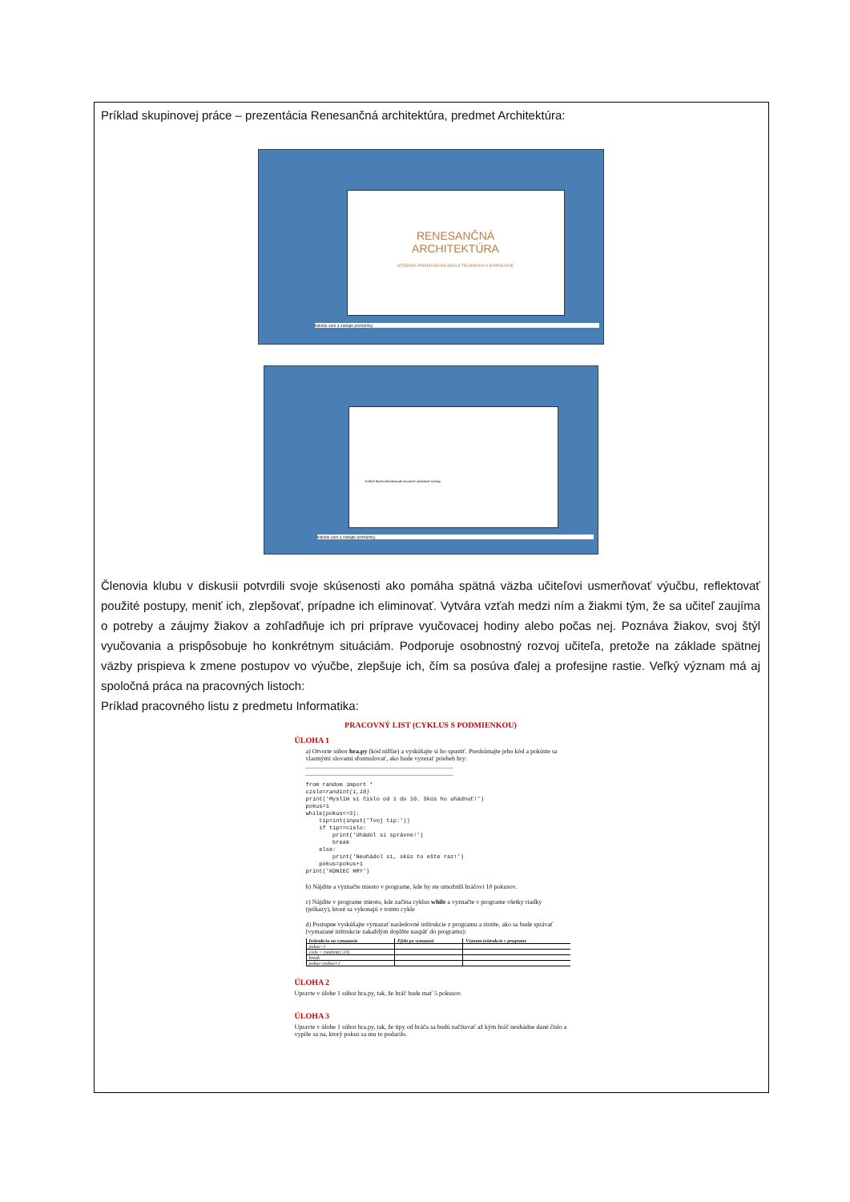Príklad skupinovej práce – prezentácia Renesančná architektúra, predmet Architektúra:
RENESANČNÁ
ARCHITEKTÚRA
STREDNÁ PRIEMYSELNÁ ŠKOLA TECHNICKÁ V BARDEJOVE
Kliknite sem a zadajte poznámky.
Kaštieľ Bytča obkolesovali otvorené arkádové schody.
Kliknite sem a zadajte poznámky.
Členovia klubu v diskusii potvrdili svoje skúsenosti ako pomáha spätná väzba učiteľovi usmerňovať výučbu, reflektovať použité postupy, meniť ich, zlepšovať, prípadne ich eliminovať. Vytvára vzťah medzi ním a žiakmi tým, že sa učiteľ zaujíma o potreby a záujmy žiakov a zohľadňuje ich pri príprave vyučovacej hodiny alebo počas nej. Poznáva žiakov, svoj štýl vyučovania a prispôsobuje ho konkrétnym situáciám. Podporuje osobnostný rozvoj učiteľa, pretože na základe spätnej väzby prispieva k zmene postupov vo výučbe, zlepšuje ich, čím sa posúva ďalej a profesijne rastie. Veľký význam má aj spoločná práca na pracovných listoch:
Príklad pracovného listu z predmetu Informatika:
PRACOVNÝ LIST (CYKLUS S PODMIENKOU)
ÚLOHA 1
a) Otvorte súbor hra.py (kód nižšie) a vyskúšajte si ho spustiť. Preskúmajte jeho kód a pokúste sa vlastnými slovami sformulovať, ako bude vyzerať priebeh hry:
______________________________________________
______________________________________________
from random import *
cislo=randint(1,10)
print('Myslím si číslo od 1 do 10. Skús ho uhádnuť!')
pokus=1
while(pokus<=3):
    tip=int(input('Tvoj tip:'))
    if tip==cislo:
        print('Uhádol si správne!')
        break
    else:
        print('Neuhádol si, skús to ešte raz!')
    pokus=pokus+1
print('KONIEC HRY')
b) Nájdite a vyznačte miesto v programe, kde by ste umožnili hráčovi 10 pokusov.
c) Nájdite v programe miesto, kde začína cyklus while a vyznačte v programe všetky riadky (príkazy), ktoré sa vykonajú v tomto cykle
d) Postupne vyskúšajte vymazať nasledovné inštrukcie z programu a zistite, ako sa bude správať (vymazané inštrukcie zakaždým doplňte naspäť do programu):
| Inštrukcia na vymazanie | Efekt po vymazaní | Význam inštrukcie v programe |
| --- | --- | --- |
| pokus=1 | | |
| cislo = randint(1,10) | | |
| break | | |
| pokus=pokus+1 | | |
ÚLOHA 2
Upravte v úlohe 1 súbor hra.py, tak, že hráč bude mať 5 pokusov.
ÚLOHA 3
Upravte v úlohe 1 súbor hra.py, tak, že tipy od hráča sa budú načítavať až kým hráč neuhádne dané číslo a vypíše sa na, ktorý pokus sa mu to podarilo.